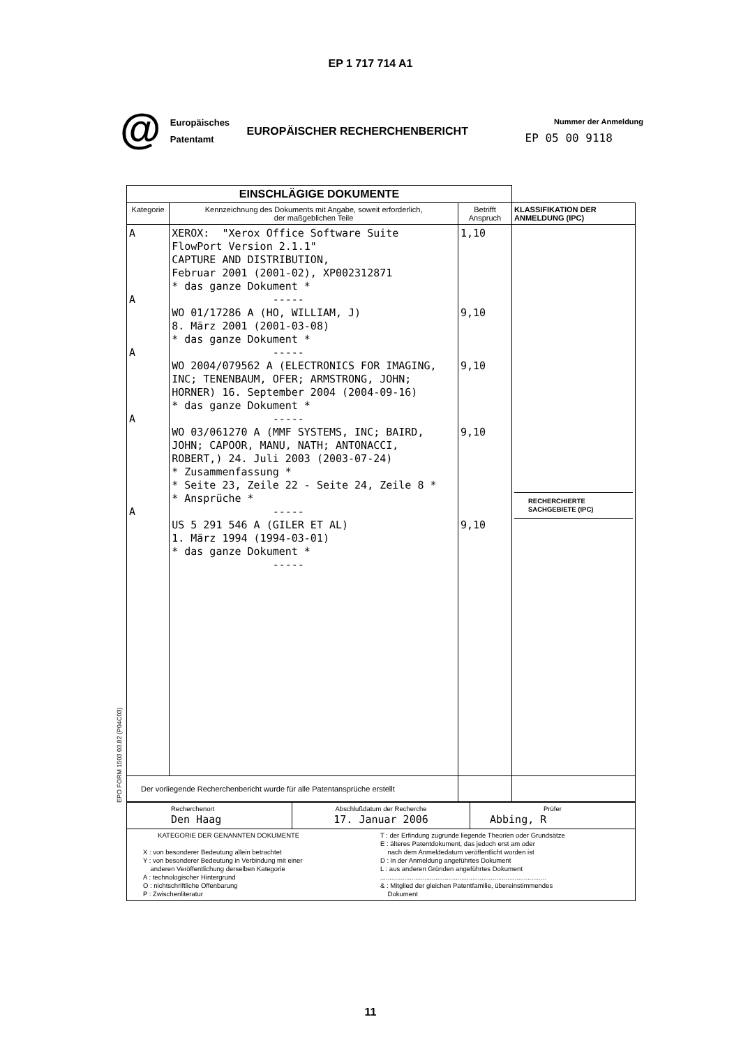EP 1 717 714 A1
@
Europäisches
Patentamt
EUROPÄISCHER RECHERCHENBERICHT
Nummer der Anmeldung
EP 05 00 9118
| EINSCHLÄGIGE DOKUMENTE | | | |
| Kategorie | Kennzeichnung des Dokuments mit Angabe, soweit erforderlich, der maßgeblichen Teile | Betrifft Anspruch | KLASSIFIKATION DER ANMELDUNG (IPC) |
| A A A A A | XEROX: "Xerox Office Software Suite FlowPort Version 2.1.1" CAPTURE AND DISTRIBUTION, Februar 2001 (2001-02), XP002312871 * das ganze Dokument * ----- WO 01/17286 A (HO, WILLIAM, J) 8. März 2001 (2001-03-08) * das ganze Dokument * ----- WO 2004/079562 A (ELECTRONICS FOR IMAGING, INC; TENENBAUM, OFER; ARMSTRONG, JOHN; HORNER) 16. September 2004 (2004-09-16) * das ganze Dokument * ----- WO 03/061270 A (MMF SYSTEMS, INC; BAIRD, JOHN; CAPOOR, MANU, NATH; ANTONACCI, ROBERT,) 24. Juli 2003 (2003-07-24) * Zusammenfassung * * Seite 23, Zeile 22 - Seite 24, Zeile 8 * * Ansprüche * ----- US 5 291 546 A (GILER ET AL) 1. März 1994 (1994-03-01) * das ganze Dokument * ----- | 1,10 9,10 9,10 9,10 9,10 | RECHERCHIERTE SACHGEBIETE (IPC) |
| Der vorliegende Recherchenbericht wurde für alle Patentansprüche erstellt | | | |
| Recherchenort Den Haag | Abschlußdatum der Recherche 17. Januar 2006 | Prüfer Abbing, R |
| KATEGORIE DER GENANNTEN DOKUMENTE X : von besonderer Bedeutung allein betrachtet Y : von besonderer Bedeutung in Verbindung mit einer anderen Veröffentlichung derselben Kategorie A : technologischer Hintergrund O : nichtschriftliche Offenbarung P : Zwischenliteratur T : der Erfindung zugrunde liegende Theorien oder Grundsätze E : älteres Patentdokument, das jedoch erst am oder nach dem Anmeldedatum veröffentlicht worden ist D : in der Anmeldung angeführtes Dokument L : aus anderen Gründen angeführtes Dokument .......................................................................................... & : Mitglied der gleichen Patentfamilie, übereinstimmendes Dokument | | |
EPO FORM 1503 03.82 (P04C03)
11